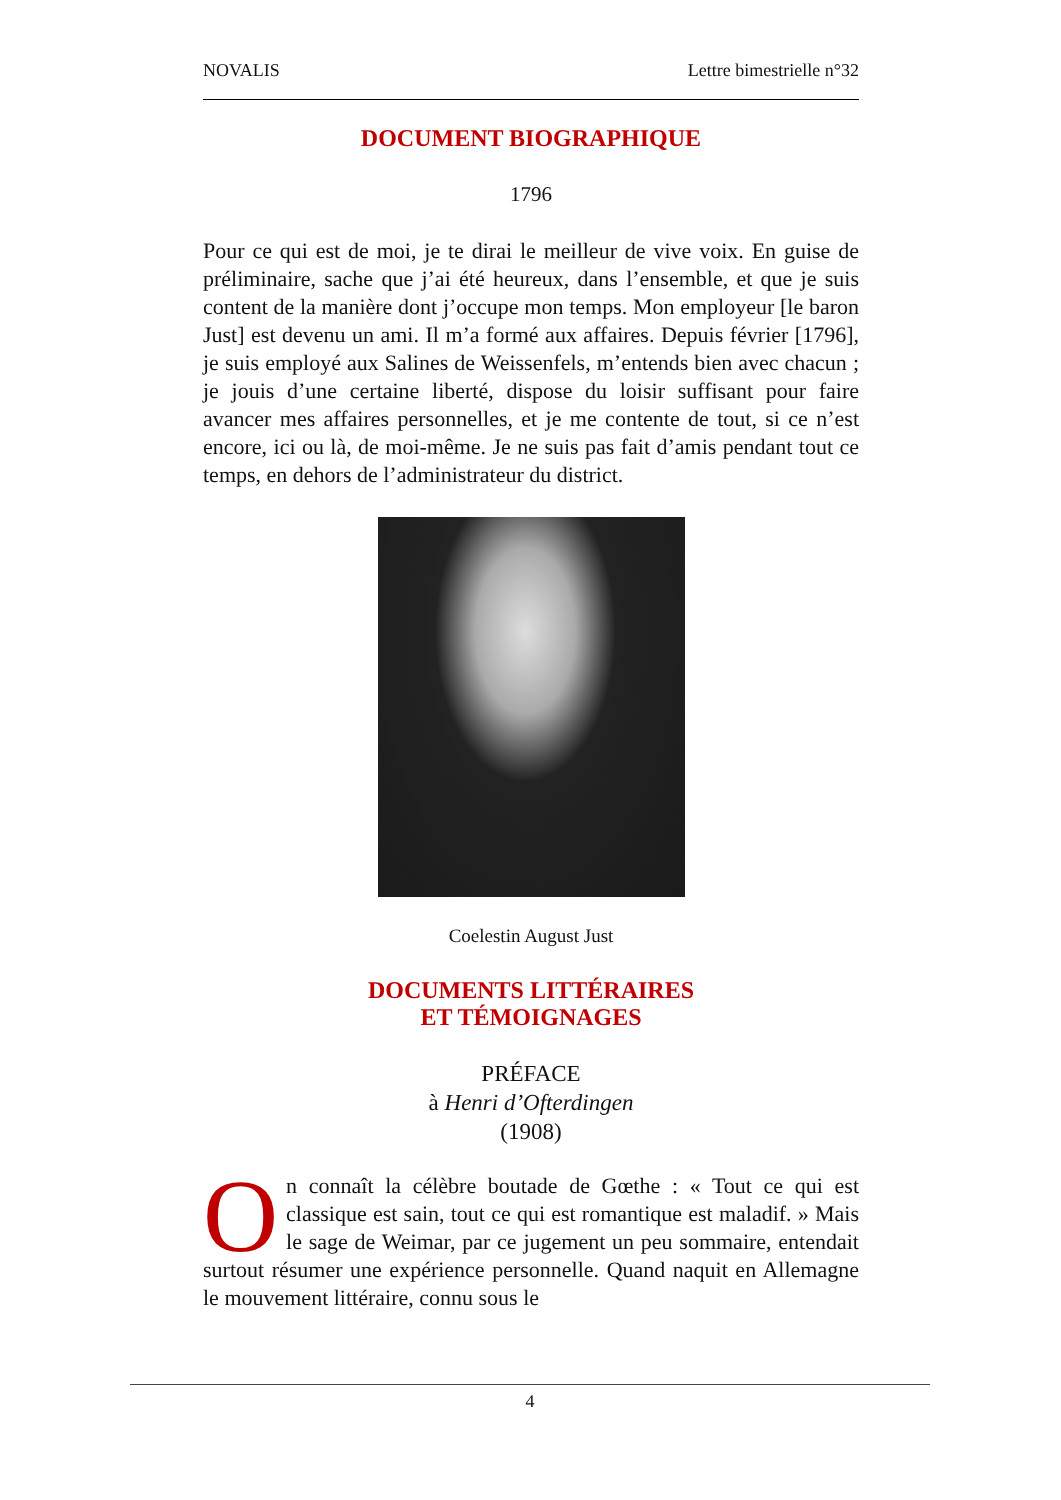NOVALIS Lettre bimestrielle n°32
DOCUMENT BIOGRAPHIQUE
1796
Pour ce qui est de moi, je te dirai le meilleur de vive voix. En guise de préliminaire, sache que j’ai été heureux, dans l’ensemble, et que je suis content de la manière dont j’occupe mon temps. Mon employeur [le baron Just] est devenu un ami. Il m’a formé aux affaires. Depuis février [1796], je suis employé aux Salines de Weissenfels, m’entends bien avec chacun ; je jouis d’une certaine liberté, dispose du loisir suffisant pour faire avancer mes affaires personnelles, et je me contente de tout, si ce n’est encore, ici ou là, de moi-même. Je ne suis pas fait d’amis pendant tout ce temps, en dehors de l’administrateur du district.
Coelestin August Just
DOCUMENTS LITTÉRAIRES
ET TÉMOIGNAGES
PRÉFACE
à Henri d’Ofterdingen
(1908)
On connaît la célèbre boutade de Gœthe : « Tout ce qui est classique est sain, tout ce qui est romantique est maladif. » Mais le sage de Weimar, par ce jugement un peu sommaire, entendait surtout résumer une expérience personnelle. Quand naquit en Allemagne le mouvement littéraire, connu sous le
4